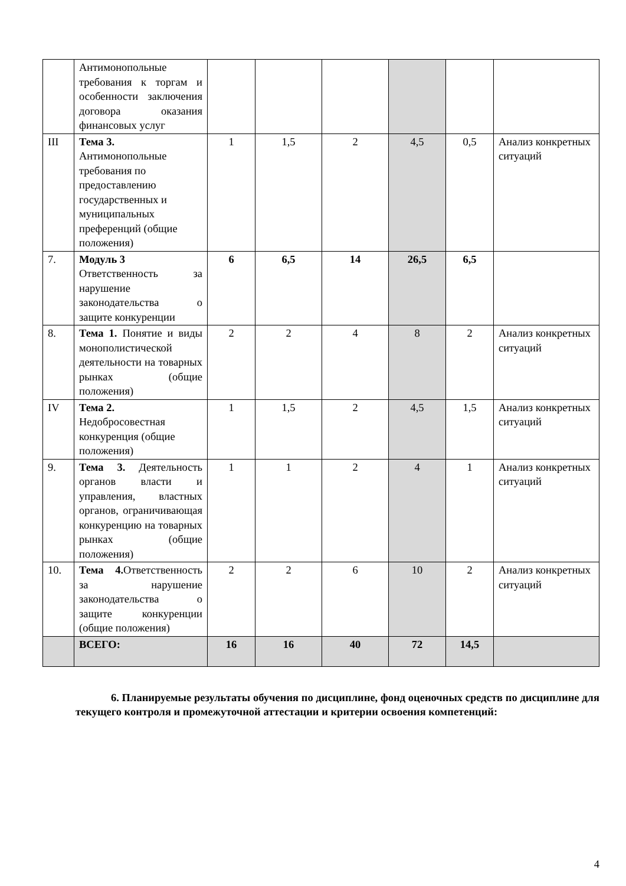| | Антимонопольные требования к торгам и особенности заключения договора оказания финансовых услуг | | | | | | |
| III | Тема 3. Антимонопольные требования по предоставлению государственных и муниципальных преференций (общие положения) | 1 | 1,5 | 2 | 4,5 | 0,5 | Анализ конкретных ситуаций |
| 7. | Модуль 3 Ответственность за нарушение законодательства о защите конкуренции | 6 | 6,5 | 14 | 26,5 | 6,5 | |
| 8. | Тема 1. Понятие и виды монополистической деятельности на товарных рынках (общие положения) | 2 | 2 | 4 | 8 | 2 | Анализ конкретных ситуаций |
| IV | Тема 2. Недобросовестная конкуренция (общие положения) | 1 | 1,5 | 2 | 4,5 | 1,5 | Анализ конкретных ситуаций |
| 9. | Тема 3. Деятельность органов власти и управления, властных органов, ограничивающая конкуренцию на товарных рынках (общие положения) | 1 | 1 | 2 | 4 | 1 | Анализ конкретных ситуаций |
| 10. | Тема 4. Ответственность за нарушение законодательства о защите конкуренции (общие положения) | 2 | 2 | 6 | 10 | 2 | Анализ конкретных ситуаций |
| | ВСЕГО: | 16 | 16 | 40 | 72 | 14,5 | |
6. Планируемые результаты обучения по дисциплине, фонд оценочных средств по дисциплине для текущего контроля и промежуточной аттестации и критерии освоения компетенций:
4